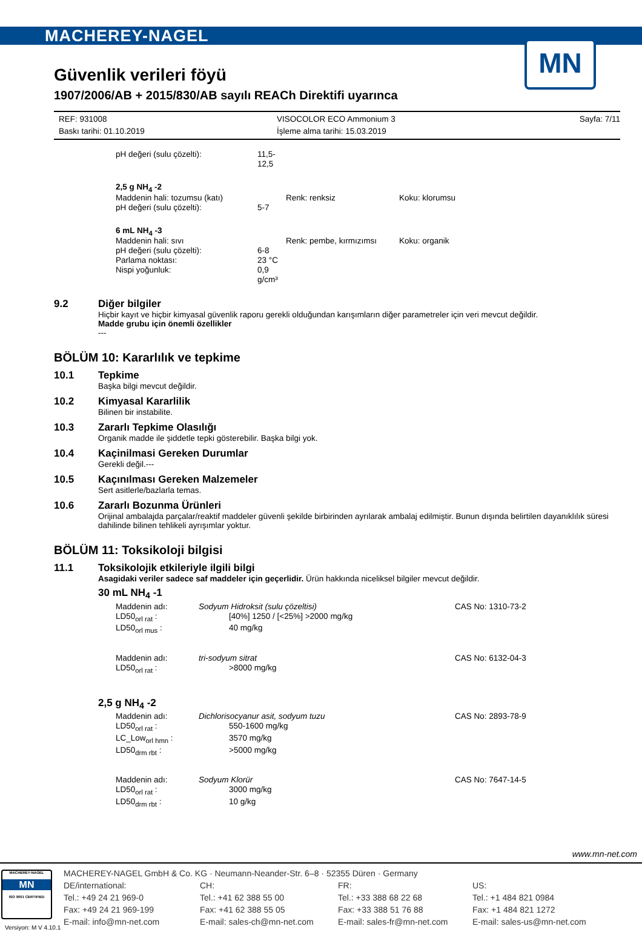MACHEREY-NAGEL
MN
Güvenlik verileri föyü
1907/2006/AB + 2015/830/AB sayılı REACh Direktifi uyarınca
REF: 931008 VISOCOLOR ECO Ammonium 3 Sayfa: 7/11 Baskı tarihi: 01.10.2019 İşleme alma tarihi: 15.03.2019
pH değeri (sulu çözelti): 11,5-12,5
2,5 g NH<sub>4</sub> -2
Maddenin hali: tozumsu (katı) Renk: renksiz Koku: klorumsu
pH değeri (sulu çözelti): 5-7
6 mL NH<sub>4</sub> -3
Maddenin hali: sıvı Renk: pembe, kırmızımsı Koku: organik
pH değeri (sulu çözelti): 6-8
Parlama noktası: 23 °C
Nispi yoğunluk: 0,9 g/cm³
9.2
Diğer bilgiler
Hiçbir kayıt ve hiçbir kimyasal güvenlik raporu gerekli olduğundan karışımların diğer parametreler için veri mevcut değildir.
Madde grubu için önemli özellikler
---
BÖLÜM 10: Kararlılık ve tepkime
10.1
Tepkime
Başka bilgi mevcut değildir.
10.2
Kimyasal Kararlilik
Bilinen bir instabilite.
10.3
Zararlı Tepkime Olasılığı
Organik madde ile şiddetle tepki gösterebilir. Başka bilgi yok.
10.4
Kaçinilmasi Gereken Durumlar
Gerekli değil.---
10.5
Kaçınılması Gereken Malzemeler
Sert asitlerle/bazlarla temas.
10.6
Zararlı Bozunma Ürünleri
Orijinal ambalajda parçalar/reaktif maddeler güvenli şekilde birbirinden ayrılarak ambalaj edilmiştir. Bunun dışında belirtilen dayanıklılık süresi dahilinde bilinen tehlikeli ayrışımlar yoktur.
BÖLÜM 11: Toksikoloji bilgisi
11.1
Toksikolojik etkileriyle ilgili bilgi
Asagidaki veriler sadece saf maddeler için geçerlidir. Ürün hakkında niceliksel bilgiler mevcut değildir.
30 mL NH<sub>4</sub> -1
Maddenin adı: Sodyum Hidroksit (sulu çözeltisi) CAS No: 1310-73-2 LD50<sub>orl rat</sub> : [40%] 1250 / [<25%] >2000 mg/kg LD50<sub>orl mus</sub> : 40 mg/kg
Maddenin adı: tri-sodyum sitrat CAS No: 6132-04-3 LD50<sub>orl rat</sub> : >8000 mg/kg
2,5 g NH<sub>4</sub> -2
Maddenin adı: Dichlorisocyanur asit, sodyum tuzu CAS No: 2893-78-9 LD50<sub>orl rat</sub> : 550-1600 mg/kg LC_Low<sub>orl hmn</sub> : 3570 mg/kg LD50<sub>drm rbt</sub> : >5000 mg/kg
Maddenin adı: Sodyum Klorür CAS No: 7647-14-5 LD50<sub>orl rat</sub> : 3000 mg/kg LD50<sub>drm rbt</sub> : 10 g/kg
www.mn-net.com
MACHEREY-NAGEL
MN
ISO 9001 CERTIFIED
MACHEREY-NAGEL GmbH & Co. KG · Neumann-Neander-Str. 6–8 · 52355 Düren · Germany
DE/international: CH: FR: US: Tel.: +49 24 21 969-0 Tel.: +41 62 388 55 00 Tel.: +33 388 68 22 68 Tel.: +1 484 821 0984 Fax: +49 24 21 969-199 Fax: +41 62 388 55 05 Fax: +33 388 51 76 88 Fax: +1 484 821 1272 E-mail: info@mn-net.com E-mail: sales-ch@mn-net.com E-mail: sales-fr@mn-net.com E-mail: sales-us@mn-net.com
Versiyon: M V 4.10.1